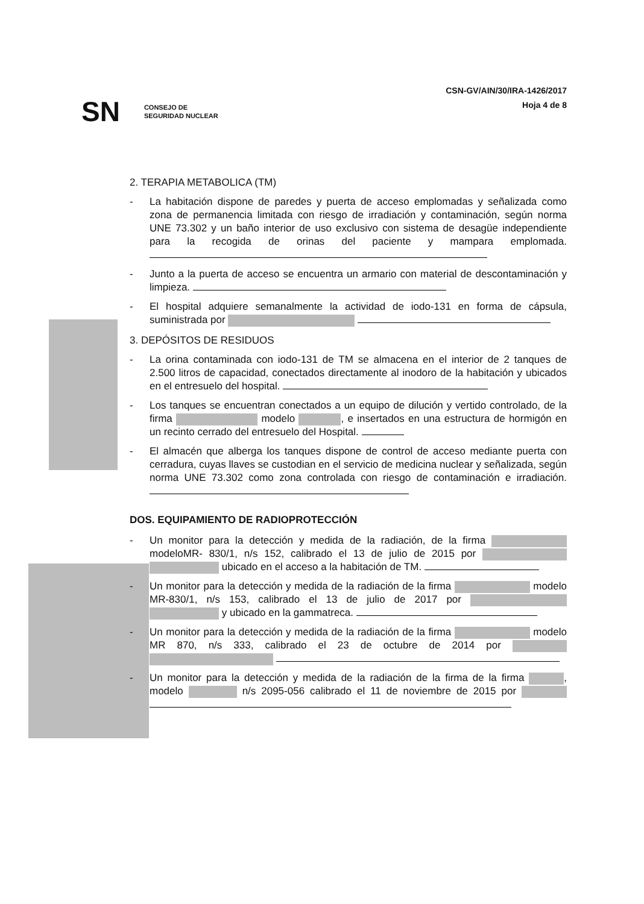SN CONSEJO DE
SEGURIDAD NUCLEAR
CSN-GV/AIN/30/IRA-1426/2017
Hoja 4 de 8
2. TERAPIA METABOLICA (TM)
- La habitación dispone de paredes y puerta de acceso emplomadas y señalizada como zona de permanencia limitada con riesgo de irradiación y contaminación, según norma UNE 73.302 y un baño interior de uso exclusivo con sistema de desagüe independiente para la recogida de orinas del paciente y mampara emplomada.
- Junto a la puerta de acceso se encuentra un armario con material de descontaminación y limpieza.
- El hospital adquiere semanalmente la actividad de iodo-131 en forma de cápsula, suministrada por
3. DEPÓSITOS DE RESIDUOS
- La orina contaminada con iodo-131 de TM se almacena en el interior de 2 tanques de 2.500 litros de capacidad, conectados directamente al inodoro de la habitación y ubicados en el entresuelo del hospital.
- Los tanques se encuentran conectados a un equipo de dilución y vertido controlado, de la firma modelo , e insertados en una estructura de hormigón en un recinto cerrado del entresuelo del Hospital.
- El almacén que alberga los tanques dispone de control de acceso mediante puerta con cerradura, cuyas llaves se custodian en el servicio de medicina nuclear y señalizada, según norma UNE 73.302 como zona controlada con riesgo de contaminación e irradiación.
DOS. EQUIPAMIENTO DE RADIOPROTECCIÓN
- Un monitor para la detección y medida de la radiación, de la firma modeloMR- 830/1, n/s 152, calibrado el 13 de julio de 2015 por ubicado en el acceso a la habitación de TM.
- Un monitor para la detección y medida de la radiación de la firma modelo MR-830/1, n/s 153, calibrado el 13 de julio de 2017 por y ubicado en la gammatreca.
- Un monitor para la detección y medida de la radiación de la firma modelo MR 870, n/s 333, calibrado el 23 de octubre de 2014 por
- Un monitor para la detección y medida de la radiación de la firma de la firma , modelo n/s 2095-056 calibrado el 11 de noviembre de 2015 por